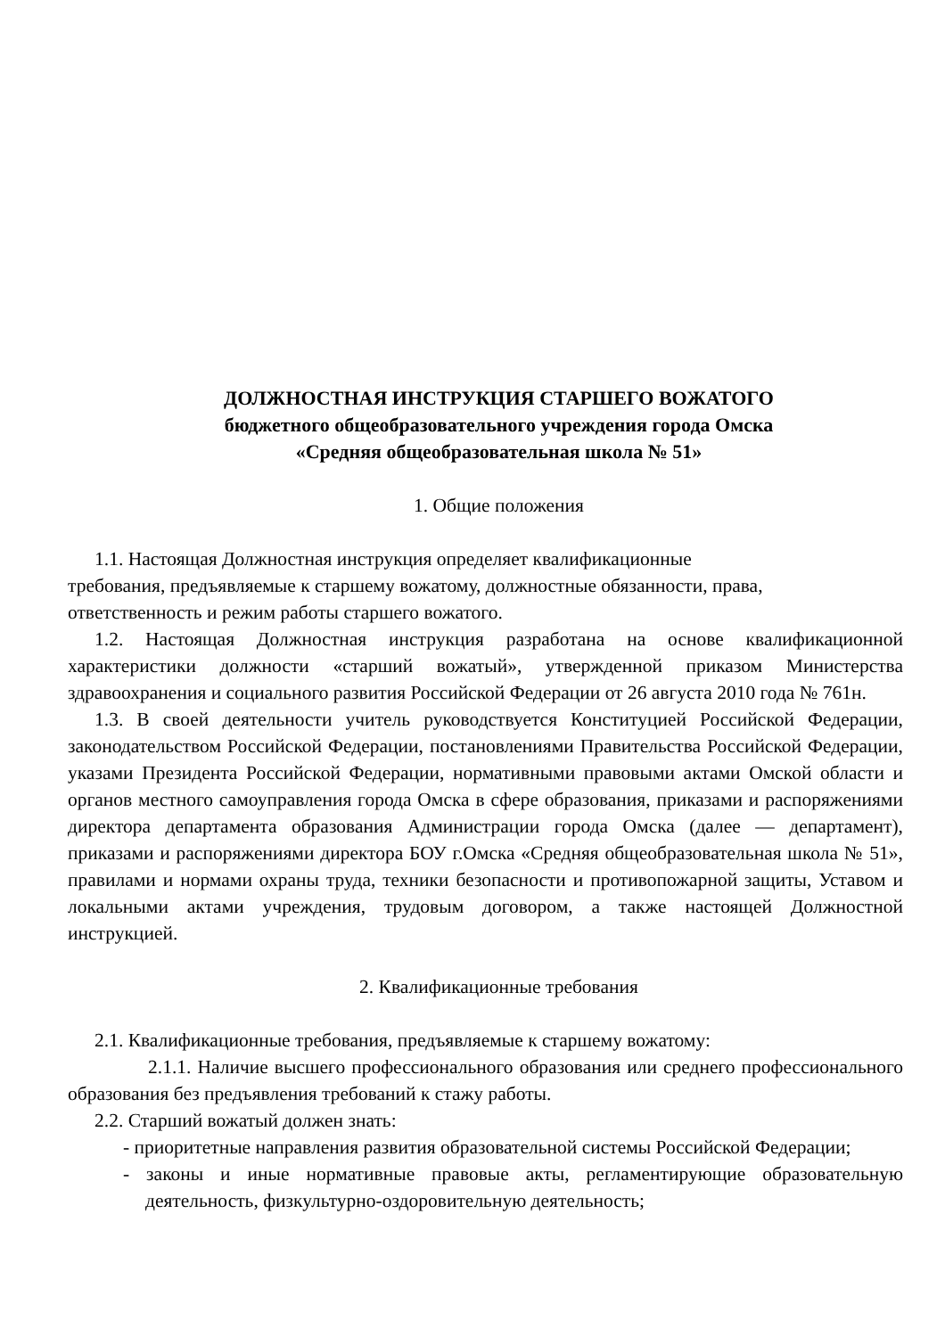ДОЛЖНОСТНАЯ ИНСТРУКЦИЯ СТАРШЕГО ВОЖАТОГО
бюджетного общеобразовательного учреждения города Омска
«Средняя общеобразовательная школа № 51»
1. Общие положения
1.1. Настоящая Должностная инструкция определяет квалификационные
требования, предъявляемые к старшему вожатому, должностные обязанности, права,
ответственность и режим работы старшего вожатого.
1.2. Настоящая Должностная инструкция разработана на основе квалификационной характеристики должности «старший вожатый», утвержденной приказом Министерства здравоохранения и социального развития Российской Федерации от 26 августа 2010 года № 761н.
1.3. В своей деятельности учитель руководствуется Конституцией Российской Федерации, законодательством Российской Федерации, постановлениями Правительства Российской Федерации, указами Президента Российской Федерации, нормативными правовыми актами Омской области и органов местного самоуправления города Омска в сфере образования, приказами и распоряжениями директора департамента образования Администрации города Омска (далее — департамент), приказами и распоряжениями директора БОУ г.Омска «Средняя общеобразовательная школа № 51», правилами и нормами охраны труда, техники безопасности и противопожарной защиты, Уставом и локальными актами учреждения, трудовым договором, а также настоящей Должностной инструкцией.
2. Квалификационные требования
2.1. Квалификационные требования, предъявляемые к старшему вожатому:
2.1.1. Наличие высшего профессионального образования или среднего профессионального образования без предъявления требований к стажу работы.
2.2. Старший вожатый должен знать:
- приоритетные направления развития образовательной системы Российской Федерации;
- законы и иные нормативные правовые акты, регламентирующие образовательную деятельность, физкультурно-оздоровительную деятельность;